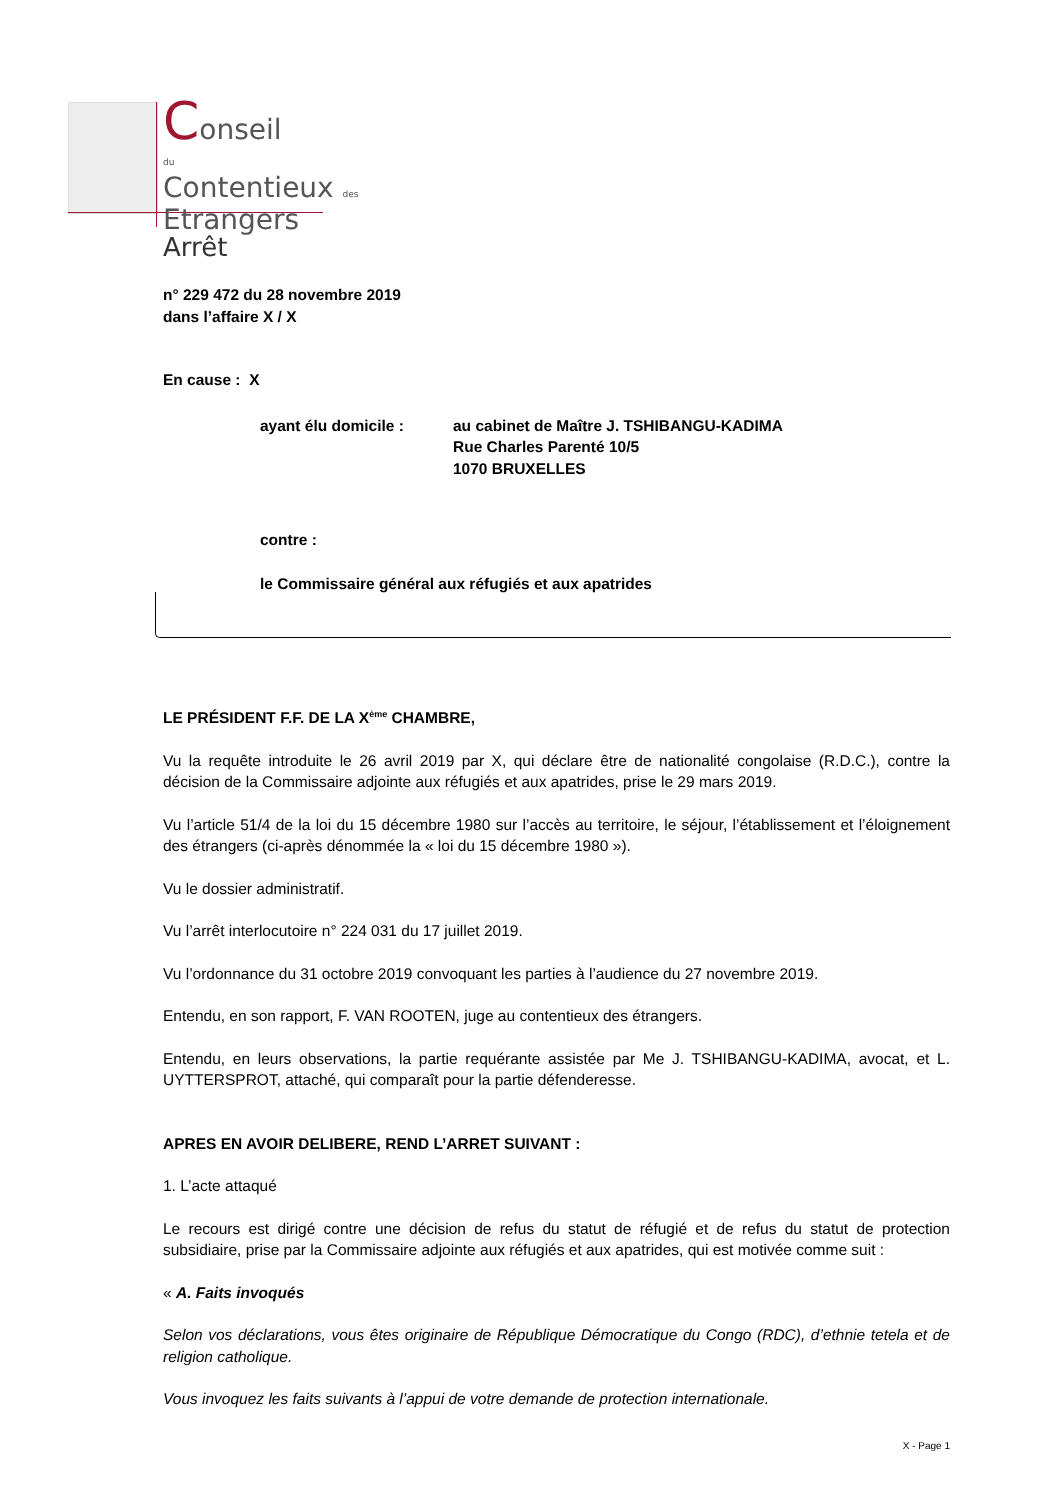Conseil
du
Contentieux des
Etrangers
Arrêt
n° 229 472 du 28 novembre 2019
dans l’affaire X / X
En cause : X
ayant élu domicile : au cabinet de Maître J. TSHIBANGU-KADIMA
Rue Charles Parenté 10/5
1070 BRUXELLES
contre :
le Commissaire général aux réfugiés et aux apatrides
LE PRÉSIDENT F.F. DE LA X<sup>ème</sup> CHAMBRE,
Vu la requête introduite le 26 avril 2019 par X, qui déclare être de nationalité congolaise (R.D.C.), contre la décision de la Commissaire adjointe aux réfugiés et aux apatrides, prise le 29 mars 2019.
Vu l’article 51/4 de la loi du 15 décembre 1980 sur l’accès au territoire, le séjour, l’établissement et l’éloignement des étrangers (ci-après dénommée la « loi du 15 décembre 1980 »).
Vu le dossier administratif.
Vu l’arrêt interlocutoire n° 224 031 du 17 juillet 2019.
Vu l’ordonnance du 31 octobre 2019 convoquant les parties à l’audience du 27 novembre 2019.
Entendu, en son rapport, F. VAN ROOTEN, juge au contentieux des étrangers.
Entendu, en leurs observations, la partie requérante assistée par Me J. TSHIBANGU-KADIMA, avocat, et L. UYTTERSPROT, attaché, qui comparaît pour la partie défenderesse.
APRES EN AVOIR DELIBERE, REND L’ARRET SUIVANT :
1. L’acte attaqué
Le recours est dirigé contre une décision de refus du statut de réfugié et de refus du statut de protection subsidiaire, prise par la Commissaire adjointe aux réfugiés et aux apatrides, qui est motivée comme suit :
« A. Faits invoqués
Selon vos déclarations, vous êtes originaire de République Démocratique du Congo (RDC), d’ethnie tetela et de religion catholique.
Vous invoquez les faits suivants à l’appui de votre demande de protection internationale.
X - Page 1